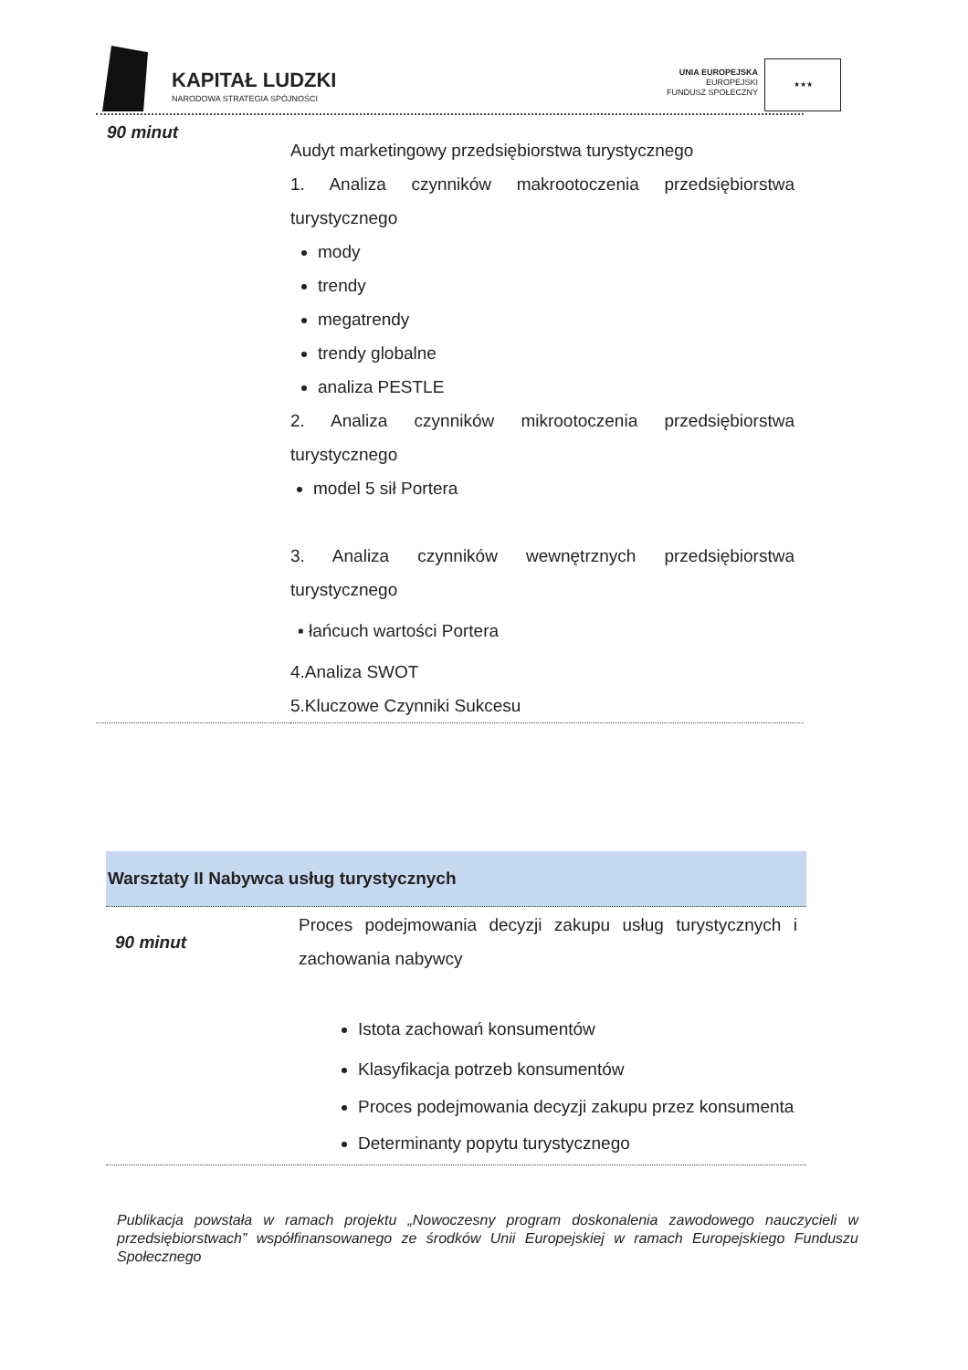KAPITAŁ LUDZKI
NARODOWA STRATEGIA SPÓJNOŚCI
UNIA EUROPEJSKA
EUROPEJSKI
FUNDUSZ SPOŁECZNY
★★★
| 90 minut | Audyt marketingowy przedsiębiorstwa turystycznego 1. Analiza czynników makrootoczenia przedsiębiorstwa turystycznego mody trendy megatrendy trendy globalne analiza PESTLE 2. Analiza czynników mikrootoczenia przedsiębiorstwa turystycznego model 5 sił Portera 3. Analiza czynników wewnętrznych przedsiębiorstwa turystycznego ▪ łańcuch wartości Portera 4.Analiza SWOT 5.Kluczowe Czynniki Sukcesu |
| Warsztaty II Nabywca usług turystycznych | |
| 90 minut | Proces podejmowania decyzji zakupu usług turystycznych i zachowania nabywcy Istota zachowań konsumentów Klasyfikacja potrzeb konsumentów Proces podejmowania decyzji zakupu przez konsumenta Determinanty popytu turystycznego |
Publikacja powstała w ramach projektu „Nowoczesny program doskonalenia zawodowego nauczycieli w przedsiębiorstwach” współfinansowanego ze środków Unii Europejskiej w ramach Europejskiego Funduszu Społecznego